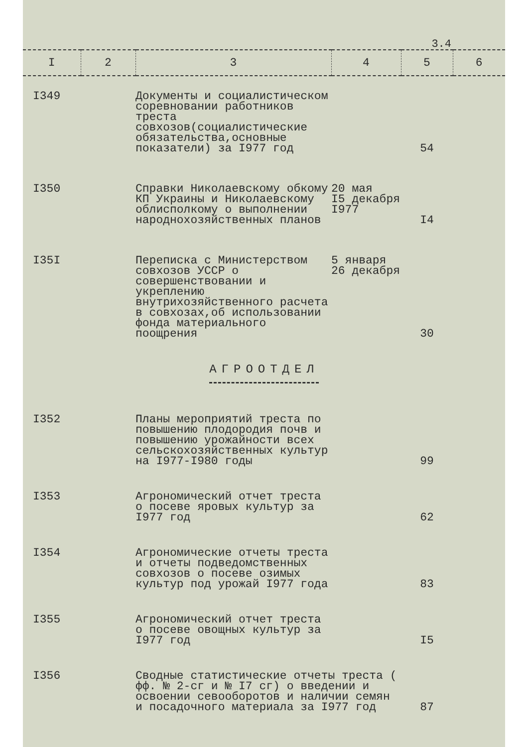3.4
| I | 2 | 3 | 4 | 5 | 6 |
| --- | --- | --- | --- | --- | --- |
| I349 | | Документы и социалистическом соревновании работников треста совхозов(социалистические обязательства,основные показатели) за I977 год | | 54 | |
| I350 | | Справки Николаевскому обкому КП Украины и Николаевскому облисполкому о выполнении народнохозяйственных планов | 20 мая I5 декабря I977 | I4 | |
| I35I | | Переписка с Министерством совхозов УССР о совершенствовании и укреплению внутрихозяйственного расчета в совхозах,об использовании фонда материального поощрения | 5 января 26 декабря | 30 | |
| АГРООТДЕЛ | | | | | |
| I352 | | Планы мероприятий треста по повышению плодородия почв и повышению урожайности всех сельскохозяйственных культур на I977-I980 годы | | 99 | |
| I353 | | Агрономический отчет треста о посеве яровых культур за I977 год | | 62 | |
| I354 | | Агрономические отчеты треста и отчеты подведомственных совхозов о посеве озимых культур под урожай I977 года | | 83 | |
| I355 | | Агрономический отчет треста о посеве овощных культур за I977 год | | I5 | |
| I356 | | Сводные статистические отчеты треста ( фф. № 2-сг и № I7 сг) о введении и освоении севооборотов и наличии семян и посадочного материала за I977 год | | 87 | |